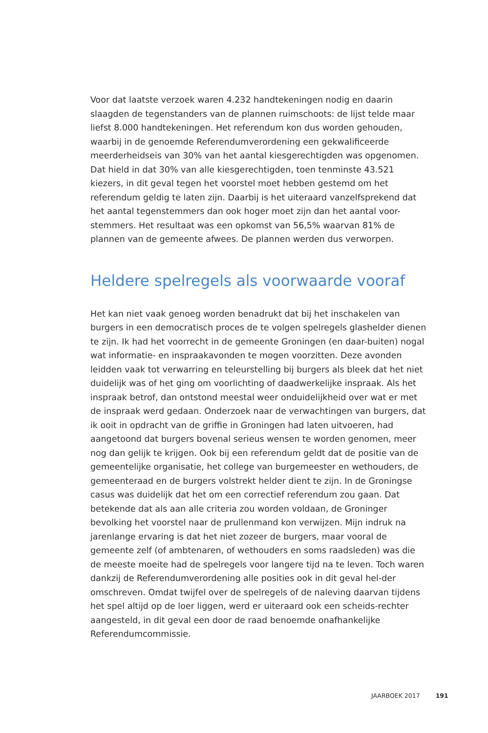Voor dat laatste verzoek waren 4.232 handtekeningen nodig en daarin slaagden de tegenstanders van de plannen ruimschoots: de lijst telde maar liefst 8.000 handtekeningen. Het referendum kon dus worden gehouden, waarbij in de genoemde Referendumverordening een gekwalificeerde meerderheidseis van 30% van het aantal kiesgerechtigden was opgenomen. Dat hield in dat 30% van alle kiesgerechtigden, toen tenminste 43.521 kiezers, in dit geval tegen het voorstel moet hebben gestemd om het referendum geldig te laten zijn. Daarbij is het uiteraard vanzelfsprekend dat het aantal tegenstemmers dan ook hoger moet zijn dan het aantal voor-stemmers. Het resultaat was een opkomst van 56,5% waarvan 81% de plannen van de gemeente afwees. De plannen werden dus verworpen.
Heldere spelregels als voorwaarde vooraf
Het kan niet vaak genoeg worden benadrukt dat bij het inschakelen van burgers in een democratisch proces de te volgen spelregels glashelder dienen te zijn. Ik had het voorrecht in de gemeente Groningen (en daar-buiten) nogal wat informatie- en inspraakavonden te mogen voorzitten. Deze avonden leidden vaak tot verwarring en teleurstelling bij burgers als bleek dat het niet duidelijk was of het ging om voorlichting of daadwerkelijke inspraak. Als het inspraak betrof, dan ontstond meestal weer onduidelijkheid over wat er met de inspraak werd gedaan. Onderzoek naar de verwachtingen van burgers, dat ik ooit in opdracht van de griffie in Groningen had laten uitvoeren, had aangetoond dat burgers bovenal serieus wensen te worden genomen, meer nog dan gelijk te krijgen. Ook bij een referendum geldt dat de positie van de gemeentelijke organisatie, het college van burgemeester en wethouders, de gemeenteraad en de burgers volstrekt helder dient te zijn. In de Groningse casus was duidelijk dat het om een correctief referendum zou gaan. Dat betekende dat als aan alle criteria zou worden voldaan, de Groninger bevolking het voorstel naar de prullenmand kon verwijzen. Mijn indruk na jarenlange ervaring is dat het niet zozeer de burgers, maar vooral de gemeente zelf (of ambtenaren, of wethouders en soms raadsleden) was die de meeste moeite had de spelregels voor langere tijd na te leven. Toch waren dankzij de Referendumverordening alle posities ook in dit geval hel-der omschreven. Omdat twijfel over de spelregels of de naleving daarvan tijdens het spel altijd op de loer liggen, werd er uiteraard ook een scheids-rechter aangesteld, in dit geval een door de raad benoemde onafhankelijke Referendumcommissie.
JAARBOEK 2017 191